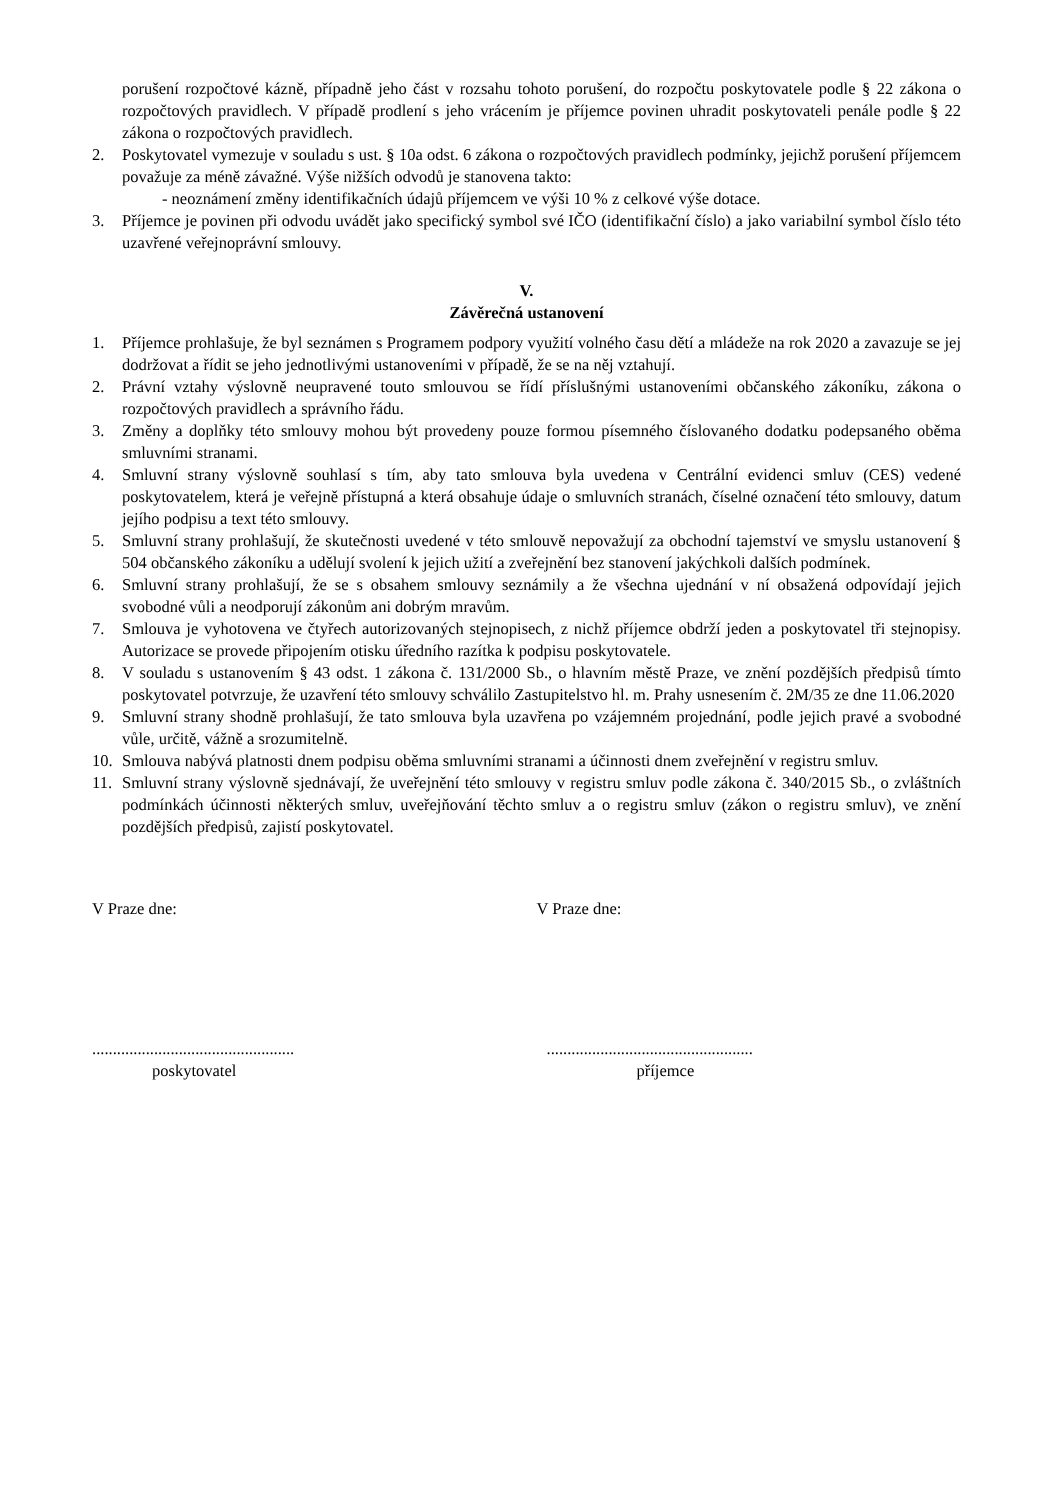porušení rozpočtové kázně, případně jeho část v rozsahu tohoto porušení, do rozpočtu poskytovatele podle § 22 zákona o rozpočtových pravidlech. V případě prodlení s jeho vrácením je příjemce povinen uhradit poskytovateli penále podle § 22 zákona o rozpočtových pravidlech.
2. Poskytovatel vymezuje v souladu s ust. § 10a odst. 6 zákona o rozpočtových pravidlech podmínky, jejichž porušení příjemcem považuje za méně závažné. Výše nižších odvodů je stanovena takto:
- neoznámení změny identifikačních údajů příjemcem ve výši 10 % z celkové výše dotace.
3. Příjemce je povinen při odvodu uvádět jako specifický symbol své IČO (identifikační číslo) a jako variabilní symbol číslo této uzavřené veřejnoprávní smlouvy.
V.
Závěrečná ustanovení
1. Příjemce prohlašuje, že byl seznámen s Programem podpory využití volného času dětí a mládeže na rok 2020 a zavazuje se jej dodržovat a řídit se jeho jednotlivými ustanoveními v případě, že se na něj vztahují.
2. Právní vztahy výslovně neupravené touto smlouvou se řídí příslušnými ustanoveními občanského zákoníku, zákona o rozpočtových pravidlech a správního řádu.
3. Změny a doplňky této smlouvy mohou být provedeny pouze formou písemného číslovaného dodatku podepsaného oběma smluvními stranami.
4. Smluvní strany výslovně souhlasí s tím, aby tato smlouva byla uvedena v Centrální evidenci smluv (CES) vedené poskytovatelem, která je veřejně přístupná a která obsahuje údaje o smluvních stranách, číselné označení této smlouvy, datum jejího podpisu a text této smlouvy.
5. Smluvní strany prohlašují, že skutečnosti uvedené v této smlouvě nepovažují za obchodní tajemství ve smyslu ustanovení § 504 občanského zákoníku a udělují svolení k jejich užití a zveřejnění bez stanovení jakýchkoli dalších podmínek.
6. Smluvní strany prohlašují, že se s obsahem smlouvy seznámily a že všechna ujednání v ní obsažená odpovídají jejich svobodné vůli a neodporují zákonům ani dobrým mravům.
7. Smlouva je vyhotovena ve čtyřech autorizovaných stejnopisech, z nichž příjemce obdrží jeden a poskytovatel tři stejnopisy. Autorizace se provede připojením otisku úředního razítka k podpisu poskytovatele.
8. V souladu s ustanovením § 43 odst. 1 zákona č. 131/2000 Sb., o hlavním městě Praze, ve znění pozdějších předpisů tímto poskytovatel potvrzuje, že uzavření této smlouvy schválilo Zastupitelstvo hl. m. Prahy usnesením č. 2M/35 ze dne 11.06.2020
9. Smluvní strany shodně prohlašují, že tato smlouva byla uzavřena po vzájemném projednání, podle jejich pravé a svobodné vůle, určitě, vážně a srozumitelně.
10. Smlouva nabývá platnosti dnem podpisu oběma smluvními stranami a účinnosti dnem zveřejnění v registru smluv.
11. Smluvní strany výslovně sjednávají, že uveřejnění této smlouvy v registru smluv podle zákona č. 340/2015 Sb., o zvláštních podmínkách účinnosti některých smluv, uveřejňování těchto smluv a o registru smluv (zákon o registru smluv), ve znění pozdějších předpisů, zajistí poskytovatel.
V Praze dne: V Praze dne:
.................................................
poskytovatel
..................................................
příjemce